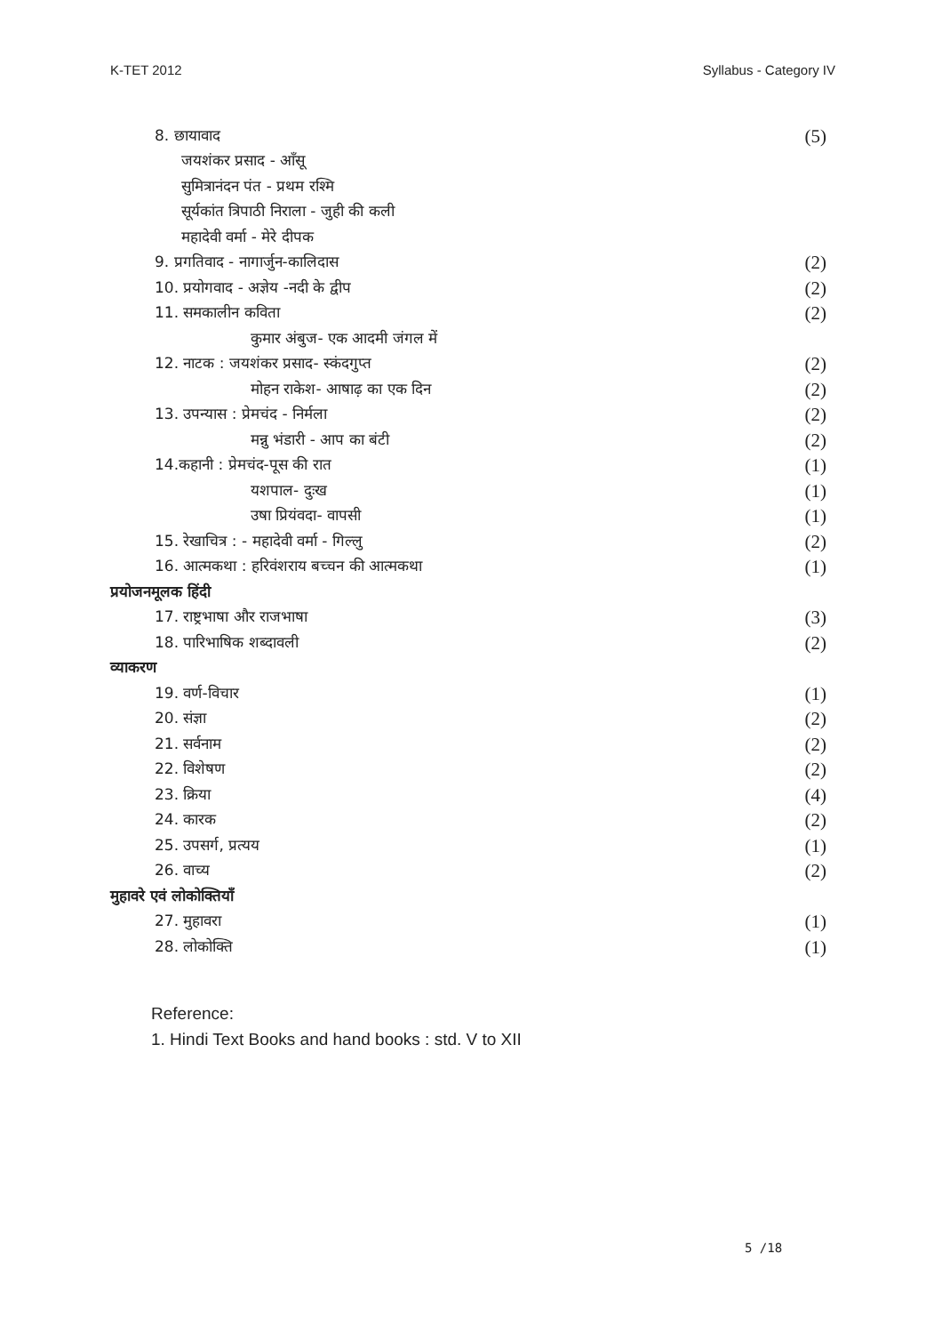K-TET 2012 Syllabus - Category IV
8. छायावाद (5)
जयशंकर प्रसाद - आँसू
सुमित्रानंदन पंत - प्रथम रश्मि
सूर्यकांत त्रिपाठी निराला - जुही की कली
महादेवी वर्मा - मेरे दीपक
9. प्रगतिवाद - नागार्जुन-कालिदास (2)
10. प्रयोगवाद - अज्ञेय -नदी के द्वीप (2)
11. समकालीन कविता (2)
कुमार अंबुज- एक आदमी जंगल में
12. नाटक : जयशंकर प्रसाद- स्कंदगुप्त (2)
मोहन राकेश- आषाढ़ का एक दिन (2)
13. उपन्यास : प्रेमचंद - निर्मला (2)
मन्नु भंडारी - आप का बंटी (2)
14.कहानी : प्रेमचंद-पूस की रात (1)
यशपाल- दुःख (1)
उषा प्रियंवदा- वापसी (1)
15. रेखाचित्र : - महादेवी वर्मा - गिल्लु (2)
16. आत्मकथा : हरिवंशराय बच्चन की आत्मकथा (1)
प्रयोजनमूलक हिंदी
17. राष्ट्रभाषा और राजभाषा (3)
18. पारिभाषिक शब्दावली (2)
व्याकरण
19. वर्ण-विचार (1)
20. संज्ञा (2)
21. सर्वनाम (2)
22. विशेषण (2)
23. क्रिया (4)
24. कारक (2)
25. उपसर्ग, प्रत्यय (1)
26. वाच्य (2)
मुहावरे एवं लोकोक्तियाँ
27. मुहावरा (1)
28. लोकोक्ति (1)
Reference:
1. Hindi Text Books and hand books : std. V to XII
5 /18